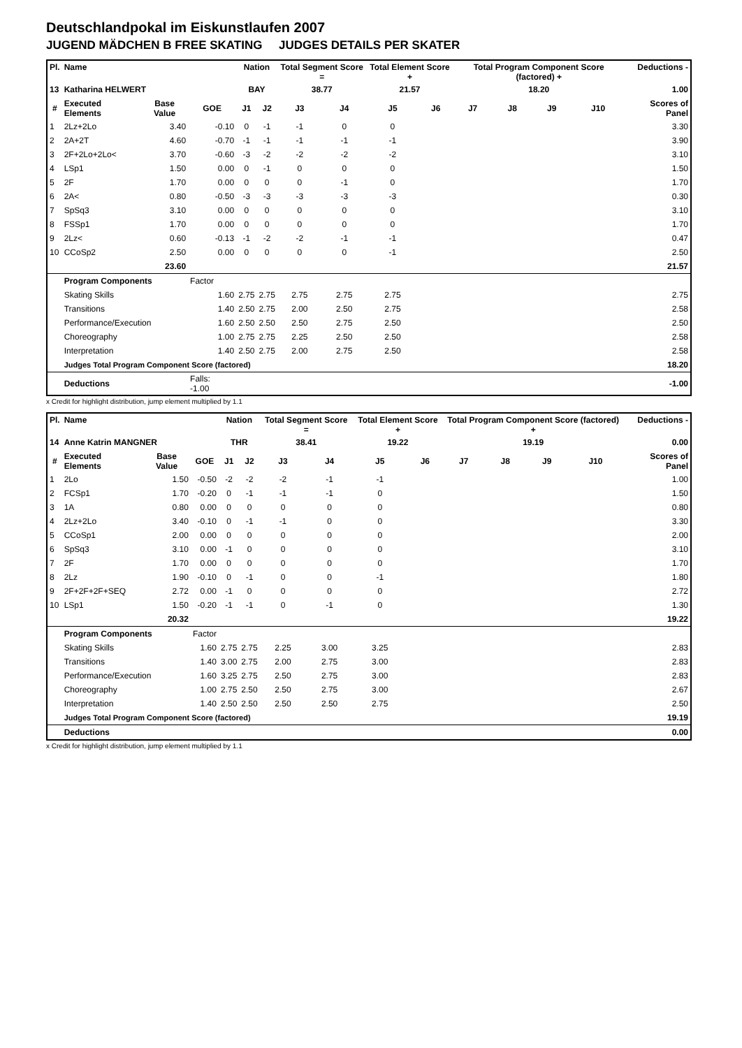Deutschlandpokal im Eiskunstlaufen 2007
JUGEND MÄDCHEN B FREE SKATING JUDGES DETAILS PER SKATER
| Pl. | Name | | | Nation | | Total Segment Score = | | Total Element Score + | | Total Program Component Score (factored) + | | | | Deductions - |
| 13 | Katharina HELWERT | | | BAY | | 38.77 | | 21.57 | | 18.20 | | | | 1.00 |
| # | Executed Elements | Base Value | GOE | J1 | J2 | J3 | J4 | J5 | J6 | J7 | J8 | J9 | J10 | Scores of Panel |
| 1 | 2Lz+2Lo | 3.40 | -0.10 | 0 | -1 | -1 | 0 | 0 | | | | | | 3.30 |
| 2 | 2A+2T | 4.60 | -0.70 | -1 | -1 | -1 | -1 | -1 | | | | | | 3.90 |
| 3 | 2F+2Lo+2Lo< | 3.70 | -0.60 | -3 | -2 | -2 | -2 | -2 | | | | | | 3.10 |
| 4 | LSp1 | 1.50 | 0.00 | 0 | -1 | 0 | 0 | 0 | | | | | | 1.50 |
| 5 | 2F | 1.70 | 0.00 | 0 | 0 | 0 | -1 | 0 | | | | | | 1.70 |
| 6 | 2A< | 0.80 | -0.50 | -3 | -3 | -3 | -3 | -3 | | | | | | 0.30 |
| 7 | SpSq3 | 3.10 | 0.00 | 0 | 0 | 0 | 0 | 0 | | | | | | 3.10 |
| 8 | FSSp1 | 1.70 | 0.00 | 0 | 0 | 0 | 0 | 0 | | | | | | 1.70 |
| 9 | 2Lz< | 0.60 | -0.13 | -1 | -2 | -2 | -1 | -1 | | | | | | 0.47 |
| 10 | CCoSp2 | 2.50 | 0.00 | 0 | 0 | 0 | 0 | -1 | | | | | | 2.50 |
| | | 23.60 | | | | | | | | | | | | 21.57 |
| | Program Components | | Factor | | | | | | | | | | | |
| | Skating Skills | | 1.60 | 2.75 | 2.75 | 2.75 | 2.75 | 2.75 | | | | | | 2.75 |
| | Transitions | | 1.40 | 2.50 | 2.75 | 2.00 | 2.50 | 2.75 | | | | | | 2.58 |
| | Performance/Execution | | 1.60 | 2.50 | 2.50 | 2.50 | 2.75 | 2.50 | | | | | | 2.50 |
| | Choreography | | 1.00 | 2.75 | 2.75 | 2.25 | 2.50 | 2.50 | | | | | | 2.58 |
| | Interpretation | | 1.40 | 2.50 | 2.75 | 2.00 | 2.75 | 2.50 | | | | | | 2.58 |
| | Judges Total Program Component Score (factored) | | | | | | | | | | | | | 18.20 |
| | Deductions | | Falls: -1.00 | | | | | | | | | | | -1.00 |
x Credit for highlight distribution, jump element multiplied by 1.1
| Pl. | Name | | | Nation | | Total Segment Score = | | Total Element Score + | | Total Program Component Score (factored) + | | | | Deductions - |
| 14 | Anne Katrin MANGNER | | | THR | | 38.41 | | 19.22 | | 19.19 | | | | 0.00 |
| # | Executed Elements | Base Value | GOE | J1 | J2 | J3 | J4 | J5 | J6 | J7 | J8 | J9 | J10 | Scores of Panel |
| 1 | 2Lo | 1.50 | -0.50 | -2 | -2 | -2 | -1 | -1 | | | | | | 1.00 |
| 2 | FCSp1 | 1.70 | -0.20 | 0 | -1 | -1 | -1 | 0 | | | | | | 1.50 |
| 3 | 1A | 0.80 | 0.00 | 0 | 0 | 0 | 0 | 0 | | | | | | 0.80 |
| 4 | 2Lz+2Lo | 3.40 | -0.10 | 0 | -1 | -1 | 0 | 0 | | | | | | 3.30 |
| 5 | CCoSp1 | 2.00 | 0.00 | 0 | 0 | 0 | 0 | 0 | | | | | | 2.00 |
| 6 | SpSq3 | 3.10 | 0.00 | -1 | 0 | 0 | 0 | 0 | | | | | | 3.10 |
| 7 | 2F | 1.70 | 0.00 | 0 | 0 | 0 | 0 | 0 | | | | | | 1.70 |
| 8 | 2Lz | 1.90 | -0.10 | 0 | -1 | 0 | 0 | -1 | | | | | | 1.80 |
| 9 | 2F+2F+2F+SEQ | 2.72 | 0.00 | -1 | 0 | 0 | 0 | 0 | | | | | | 2.72 |
| 10 | LSp1 | 1.50 | -0.20 | -1 | -1 | 0 | -1 | 0 | | | | | | 1.30 |
| | | 20.32 | | | | | | | | | | | | 19.22 |
| | Program Components | | Factor | | | | | | | | | | | |
| | Skating Skills | | 1.60 | 2.75 | 2.75 | 2.25 | 3.00 | 3.25 | | | | | | 2.83 |
| | Transitions | | 1.40 | 3.00 | 2.75 | 2.00 | 2.75 | 3.00 | | | | | | 2.83 |
| | Performance/Execution | | 1.60 | 3.25 | 2.75 | 2.50 | 2.75 | 3.00 | | | | | | 2.83 |
| | Choreography | | 1.00 | 2.75 | 2.50 | 2.50 | 2.75 | 3.00 | | | | | | 2.67 |
| | Interpretation | | 1.40 | 2.50 | 2.50 | 2.50 | 2.50 | 2.75 | | | | | | 2.50 |
| | Judges Total Program Component Score (factored) | | | | | | | | | | | | | 19.19 |
| | Deductions | | | | | | | | | | | | | 0.00 |
x Credit for highlight distribution, jump element multiplied by 1.1